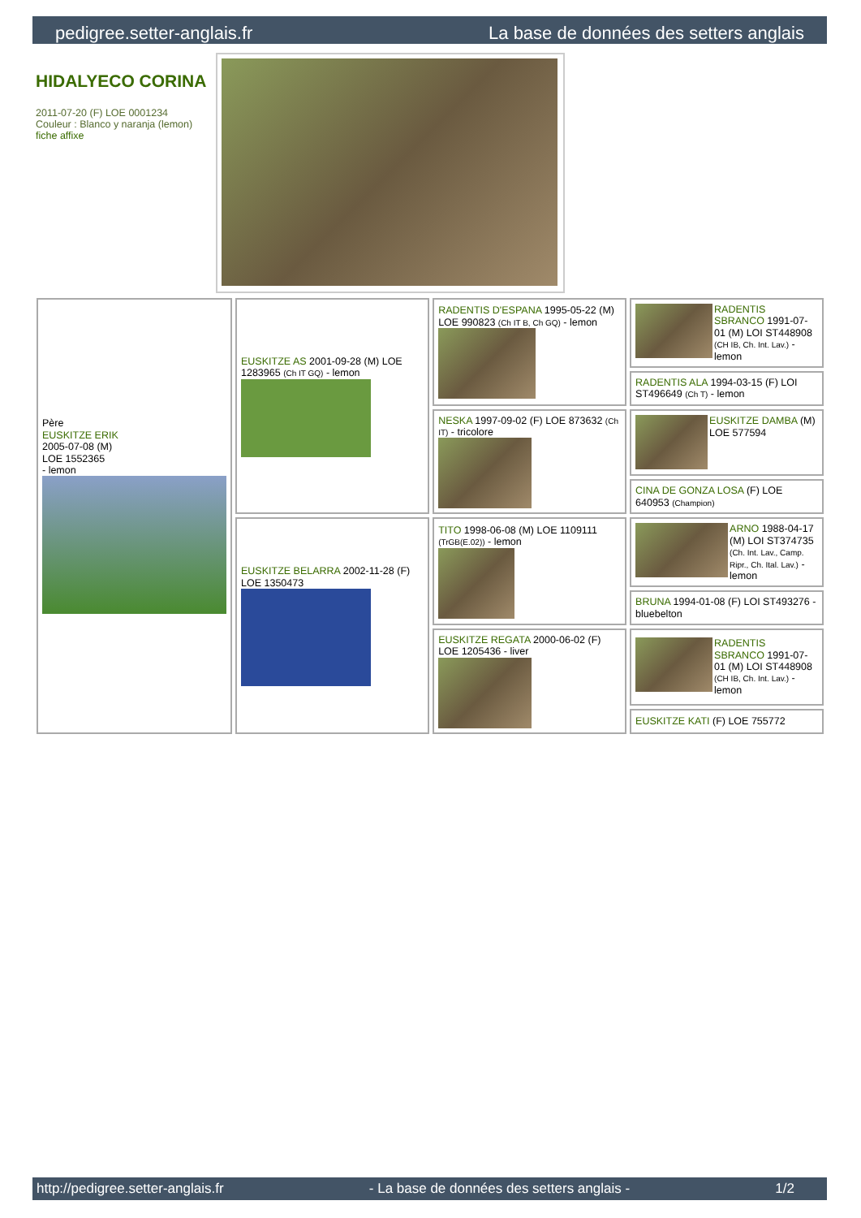pedigree.setter-anglais.fr La base de données des setters anglais
HIDALYECO CORINA
2011-07-20 (F) LOE 0001234
Couleur : Blanco y naranja (lemon)
fiche affixe
| Père EUSKITZE ERIK 2005-07-08 (M) LOE 1552365 - lemon | EUSKITZE AS 2001-09-28 (M) LOE 1283965 (Ch IT GQ) - lemon | RADENTIS D'ESPANA 1995-05-22 (M) LOE 990823 (Ch IT B, Ch GQ) - lemon | RADENTIS SBRANCO 1991-07-01 (M) LOI ST448908 (CH IB, Ch. Int. Lav.) - lemon |
| | | | RADENTIS ALA 1994-03-15 (F) LOI ST496649 (Ch T) - lemon |
| | | NESKA 1997-09-02 (F) LOE 873632 (Ch IT) - tricolore | EUSKITZE DAMBA (M) LOE 577594 |
| | | | CINA DE GONZA LOSA (F) LOE 640953 (Champion) |
| | EUSKITZE BELARRA 2002-11-28 (F) LOE 1350473 | TITO 1998-06-08 (M) LOE 1109111 (TrGB(E.02)) - lemon | ARNO 1988-04-17 (M) LOI ST374735 (Ch. Int. Lav., Camp. Ripr., Ch. Ital. Lav.) - lemon |
| | | | BRUNA 1994-01-08 (F) LOI ST493276 - bluebelton |
| | | EUSKITZE REGATA 2000-06-02 (F) LOE 1205436 - liver | RADENTIS SBRANCO 1991-07-01 (M) LOI ST448908 (CH IB, Ch. Int. Lav.) - lemon |
| | | | EUSKITZE KATI (F) LOE 755772 |
http://pedigree.setter-anglais.fr - La base de données des setters anglais - 1/2